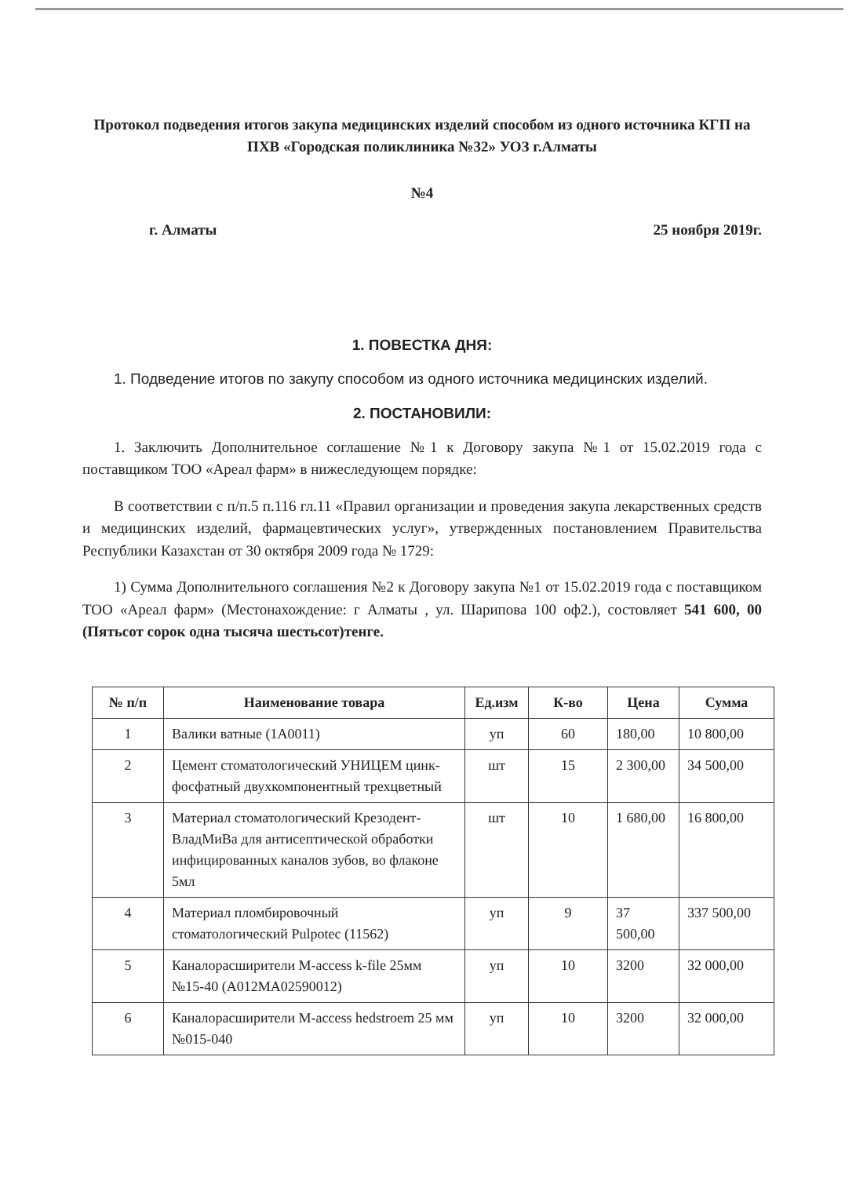Протокол подведения итогов закупа медицинских изделий способом из одного источника КГП на ПХВ «Городская поликлиника №32» УОЗ г.Алматы
№4
г. Алматы 25 ноября 2019г.
1. ПОВЕСТКА ДНЯ:
1. Подведение итогов по закупу способом из одного источника медицинских изделий.
2. ПОСТАНОВИЛИ:
1. Заключить Дополнительное соглашение №1 к Договору закупа №1 от 15.02.2019 года с поставщиком ТОО «Ареал фарм» в нижеследующем порядке:
В соответствии с п/п.5 п.116 гл.11 «Правил организации и проведения закупа лекарственных средств и медицинских изделий, фармацевтических услуг», утвержденных постановлением Правительства Республики Казахстан от 30 октября 2009 года № 1729:
1) Сумма Дополнительного соглашения №2 к Договору закупа №1 от 15.02.2019 года с поставщиком ТОО «Ареал фарм» (Местонахождение: г Алматы , ул. Шарипова 100 оф2.), состовляет 541 600, 00 (Пятьсот сорок одна тысяча шестьсот)тенге.
| № п/п | Наименование товара | Ед.изм | К-во | Цена | Сумма |
| --- | --- | --- | --- | --- | --- |
| 1 | Валики ватные (1А0011) | уп | 60 | 180,00 | 10 800,00 |
| 2 | Цемент стоматологический УНИЦЕМ цинк-фосфатный двухкомпонентный трехцветный | шт | 15 | 2 300,00 | 34 500,00 |
| 3 | Материал стоматологический Крезодент-ВладМиВа для антисептической обработки инфицированных каналов зубов, во флаконе 5мл | шт | 10 | 1 680,00 | 16 800,00 |
| 4 | Материал пломбировочный стоматологический Pulpotec (11562) | уп | 9 | 37 500,00 | 337 500,00 |
| 5 | Каналорасширители M-access k-file 25мм №15-40 (А012МА02590012) | уп | 10 | 3200 | 32 000,00 |
| 6 | Каналорасширители M-access hedstroem 25 мм №015-040 | уп | 10 | 3200 | 32 000,00 |